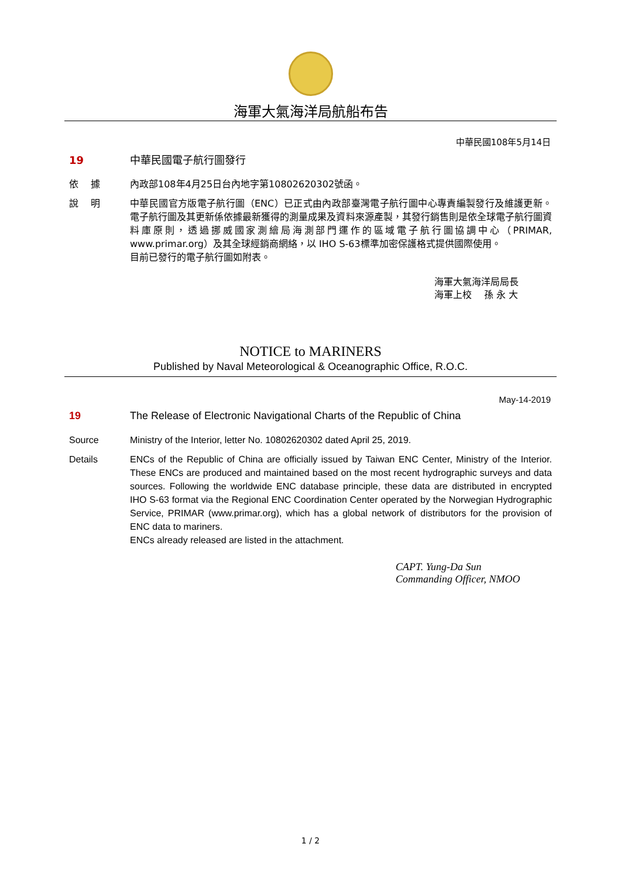海軍大氣海洋局航船布告
中華民國108年5月14日
19 中華民國電子航行圖發行
依　 據 內政部108年4月25日台內地字第10802620302號函。
說　 明 中華民國官方版電子航行圖（ENC）已正式由內政部臺灣電子航行圖中心專責編製發行及維護更新。電子航行圖及其更新係依據最新獲得的測量成果及資料來源產製，其發行銷售則是依全球電子航行圖資料庫原則，透過挪威國家測繪局海測部門運作的區域電子航行圖協調中心（PRIMAR, www.primar.org）及其全球經銷商網絡，以 IHO S-63標準加密保護格式提供國際使用。
目前已發行的電子航行圖如附表。
海軍大氣海洋局局長
海軍上校　 孫 永 大
NOTICE to MARINERS
Published by Naval Meteorological & Oceanographic Office, R.O.C.
May-14-2019
19 The Release of Electronic Navigational Charts of the Republic of China
Source Ministry of the Interior, letter No. 10802620302 dated April 25, 2019.
Details ENCs of the Republic of China are officially issued by Taiwan ENC Center, Ministry of the Interior. These ENCs are produced and maintained based on the most recent hydrographic surveys and data sources. Following the worldwide ENC database principle, these data are distributed in encrypted IHO S-63 format via the Regional ENC Coordination Center operated by the Norwegian Hydrographic Service, PRIMAR (www.primar.org), which has a global network of distributors for the provision of ENC data to mariners.
ENCs already released are listed in the attachment.
CAPT. Yung-Da Sun
Commanding Officer, NMOO
1 / 2